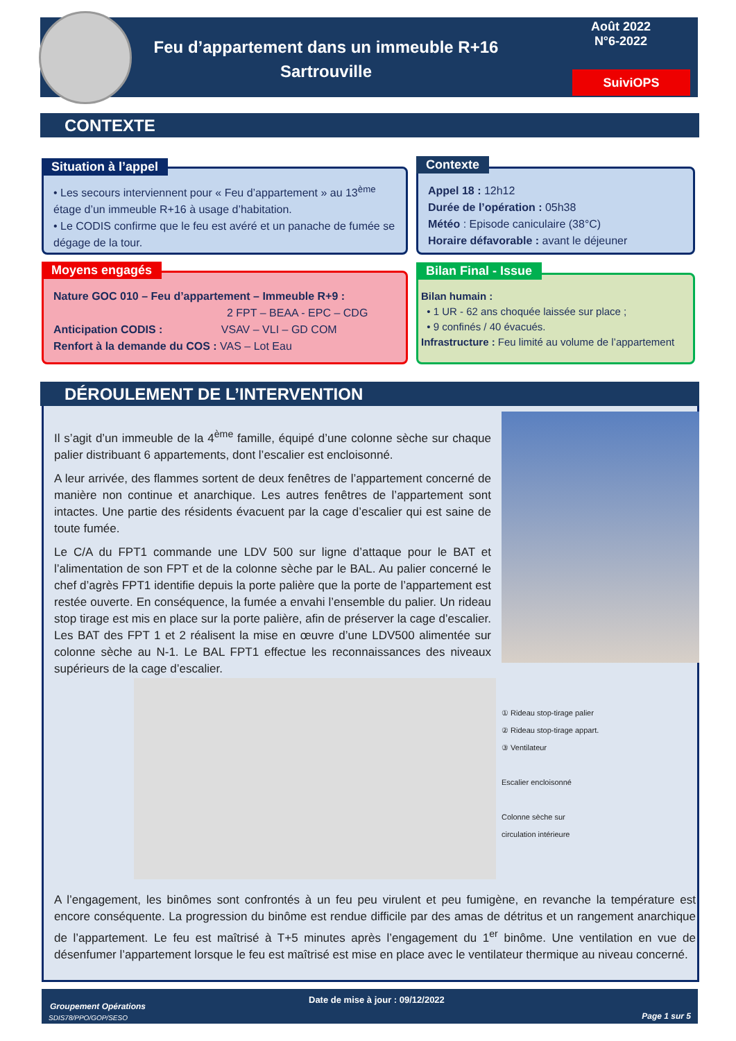Feu d’appartement dans un immeuble R+16
Sartrouville
Août 2022
N°6-2022
SuiviOPS
CONTEXTE
• Les secours interviennent pour « Feu d’appartement » au 13<sup>ème</sup> étage d’un immeuble R+16 à usage d’habitation.
• Le CODIS confirme que le feu est avéré et un panache de fumée se dégage de la tour.
Situation à l’appel
Appel 18 : 12h12
Durée de l’opération : 05h38
Météo : Episode caniculaire (38°C)
Horaire défavorable : avant le déjeuner
Contexte
Nature GOC 010 – Feu d’appartement – Immeuble R+9 :
2 FPT – BEAA - EPC – CDG
Anticipation CODIS : VSAV – VLI – GD COM
Renfort à la demande du COS : VAS – Lot Eau
Moyens engagés
Bilan humain :
• 1 UR - 62 ans choquée laissée sur place ;
• 9 confinés / 40 évacués.
Infrastructure : Feu limité au volume de l’appartement
Bilan Final - Issue
DÉROULEMENT DE L’INTERVENTION
Il s’agit d’un immeuble de la 4<sup>ème</sup> famille, équipé d’une colonne sèche sur chaque palier distribuant 6 appartements, dont l’escalier est encloisonné.
A leur arrivée, des flammes sortent de deux fenêtres de l’appartement concerné de manière non continue et anarchique. Les autres fenêtres de l’appartement sont intactes. Une partie des résidents évacuent par la cage d’escalier qui est saine de toute fumée.
Le C/A du FPT1 commande une LDV 500 sur ligne d’attaque pour le BAT et l’alimentation de son FPT et de la colonne sèche par le BAL. Au palier concerné le chef d’agrès FPT1 identifie depuis la porte palière que la porte de l’appartement est restée ouverte. En conséquence, la fumée a envahi l’ensemble du palier. Un rideau stop tirage est mis en place sur la porte palière, afin de préserver la cage d’escalier. Les BAT des FPT 1 et 2 réalisent la mise en œuvre d’une LDV500 alimentée sur colonne sèche au N-1. Le BAL FPT1 effectue les reconnaissances des niveaux supérieurs de la cage d’escalier.
① Rideau stop-tirage palier
② Rideau stop-tirage appart.
③ Ventilateur
Escalier encloisonné
Colonne sèche sur
circulation intérieure
A l’engagement, les binômes sont confrontés à un feu peu virulent et peu fumigène, en revanche la température est encore conséquente. La progression du binôme est rendue difficile par des amas de détritus et un rangement anarchique de l’appartement. Le feu est maîtrisé à T+5 minutes après l’engagement du 1<sup>er</sup> binôme. Une ventilation en vue de désenfumer l’appartement lorsque le feu est maîtrisé est mise en place avec le ventilateur thermique au niveau concerné.
Date de mise à jour : 09/12/2022
Groupement Opérations
SDIS78/PPO/GOP/SESO Page 1 sur 5